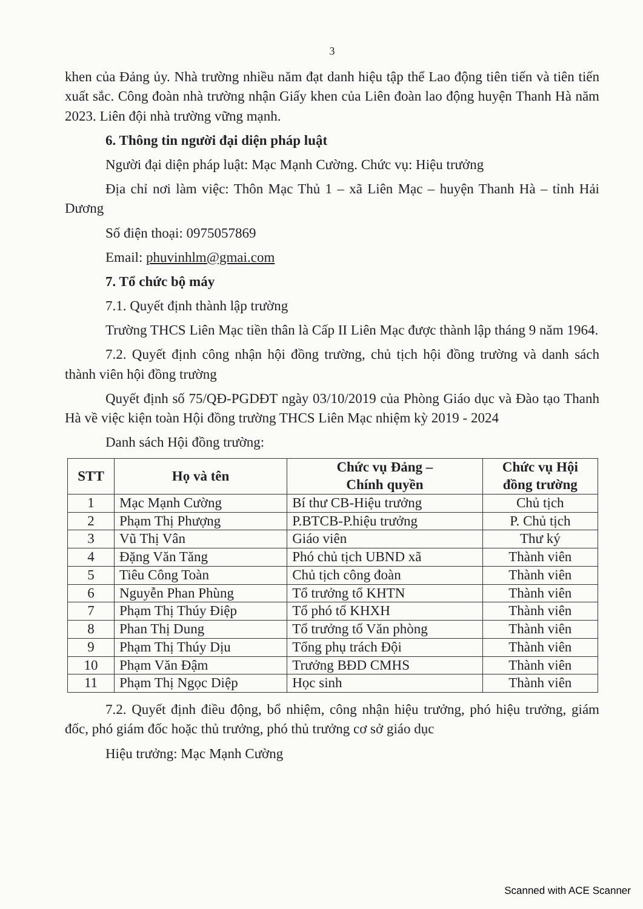3
khen của Đảng ủy. Nhà trường nhiều năm đạt danh hiệu tập thể Lao động tiên tiến và tiên tiến xuất sắc. Công đoàn nhà trường nhận Giấy khen của Liên đoàn lao động huyện Thanh Hà năm 2023. Liên đội nhà trường vững mạnh.
6. Thông tin người đại diện pháp luật
Người đại diện pháp luật: Mạc Mạnh Cường. Chức vụ: Hiệu trưởng
Địa chỉ nơi làm việc: Thôn Mạc Thủ 1 – xã Liên Mạc – huyện Thanh Hà – tỉnh Hải Dương
Số điện thoại: 0975057869
Email: phuvinhlm@gmai.com
7. Tổ chức bộ máy
7.1. Quyết định thành lập trường
Trường THCS Liên Mạc tiền thân là Cấp II Liên Mạc được thành lập tháng 9 năm 1964.
7.2. Quyết định công nhận hội đồng trường, chủ tịch hội đồng trường và danh sách thành viên hội đồng trường
Quyết định số 75/QĐ-PGDĐT ngày 03/10/2019 của Phòng Giáo dục và Đào tạo Thanh Hà về việc kiện toàn Hội đồng trường THCS Liên Mạc nhiệm kỳ 2019 - 2024
Danh sách Hội đồng trường:
| STT | Họ và tên | Chức vụ Đảng – Chính quyền | Chức vụ Hội đồng trường |
| --- | --- | --- | --- |
| 1 | Mạc Mạnh Cường | Bí thư CB-Hiệu trưởng | Chủ tịch |
| 2 | Phạm Thị Phượng | P.BTCB-P.hiệu trưởng | P. Chủ tịch |
| 3 | Vũ Thị Vân | Giáo viên | Thư ký |
| 4 | Đặng Văn Tăng | Phó chủ tịch UBND xã | Thành viên |
| 5 | Tiêu Công Toàn | Chủ tịch công đoàn | Thành viên |
| 6 | Nguyễn Phan Phùng | Tổ trưởng tổ KHTN | Thành viên |
| 7 | Phạm Thị Thúy Điệp | Tổ phó tổ KHXH | Thành viên |
| 8 | Phan Thị Dung | Tổ trưởng tổ Văn phòng | Thành viên |
| 9 | Phạm Thị Thúy Dịu | Tổng phụ trách Đội | Thành viên |
| 10 | Phạm Văn Đậm | Trưởng BĐD CMHS | Thành viên |
| 11 | Phạm Thị Ngọc Diệp | Học sinh | Thành viên |
7.2. Quyết định điều động, bổ nhiệm, công nhận hiệu trưởng, phó hiệu trưởng, giám đốc, phó giám đốc hoặc thủ trưởng, phó thủ trưởng cơ sở giáo dục
Hiệu trưởng: Mạc Mạnh Cường
Scanned with ACE Scanner